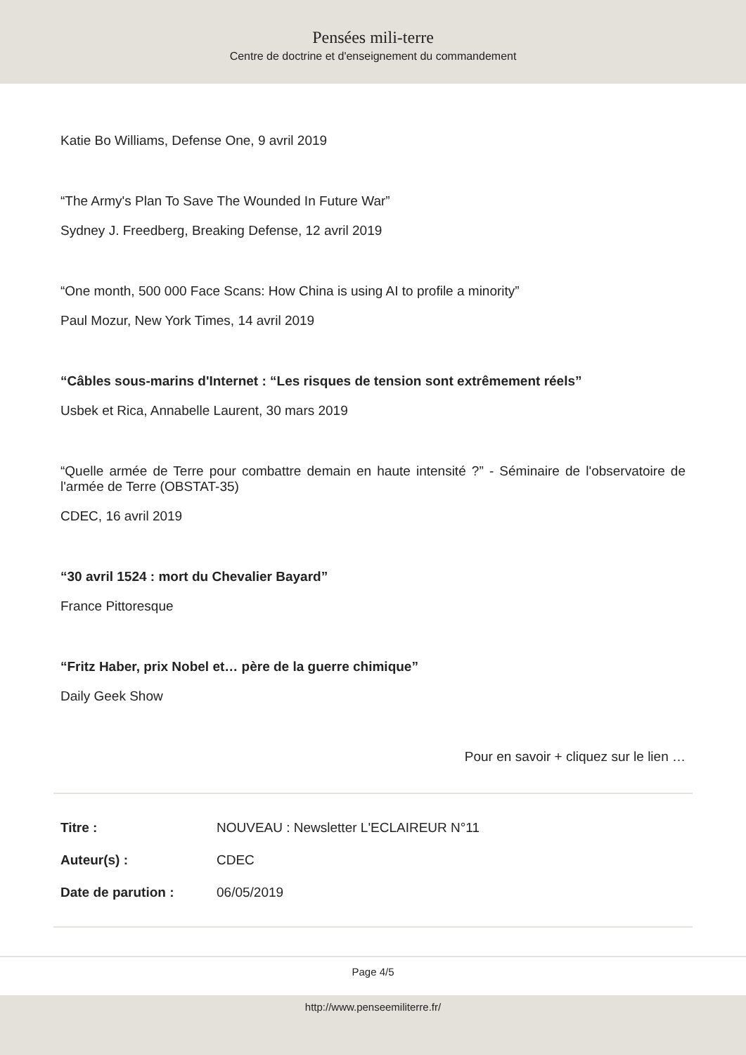Pensées mili-terre
Centre de doctrine et d'enseignement du commandement
Katie Bo Williams, Defense One, 9 avril 2019
“The Army's Plan To Save The Wounded In Future War”
Sydney J. Freedberg, Breaking Defense, 12 avril 2019
“One month, 500 000 Face Scans: How China is using AI to profile a minority”
Paul Mozur, New York Times, 14 avril 2019
“Câbles sous-marins d'Internet : “Les risques de tension sont extrêmement réels”
Usbek et Rica, Annabelle Laurent, 30 mars 2019
“Quelle armée de Terre pour combattre demain en haute intensité ?” - Séminaire de l'observatoire de l'armée de Terre (OBSTAT-35)
CDEC, 16 avril 2019
“30 avril 1524 : mort du Chevalier Bayard”
France Pittoresque
“Fritz Haber, prix Nobel et… père de la guerre chimique”
Daily Geek Show
Pour en savoir + cliquez sur le lien …
| Titre : | NOUVEAU : Newsletter L'ECLAIREUR N°11 |
| Auteur(s) : | CDEC |
| Date de parution : | 06/05/2019 |
Page 4/5
http://www.penseemiliterre.fr/